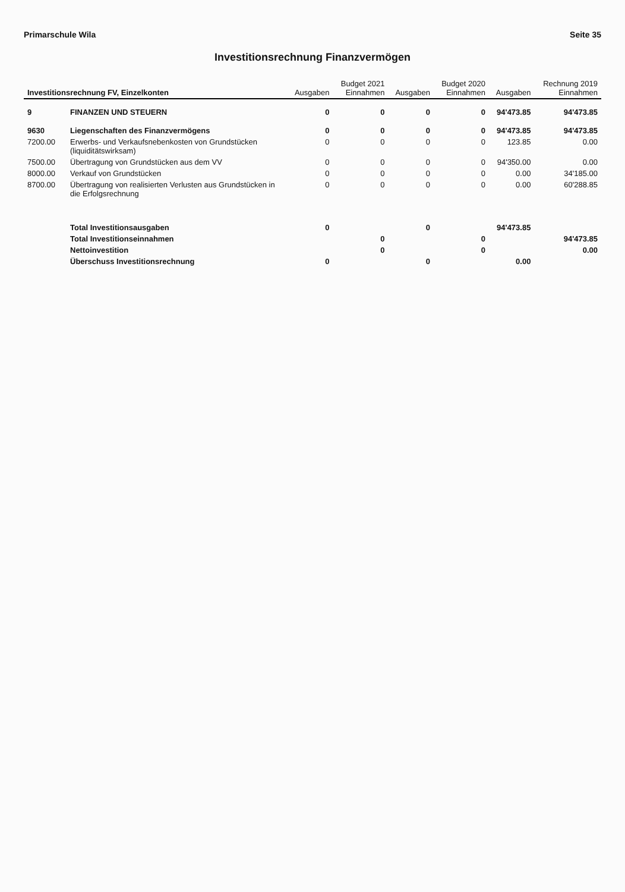Primarschule Wila Seite 35
Investitionsrechnung Finanzvermögen
| Investitionsrechnung FV, Einzelkonten | | Ausgaben | Budget 2021 Einnahmen | Ausgaben | Budget 2020 Einnahmen | Ausgaben | Rechnung 2019 Einnahmen |
| --- | --- | --- | --- | --- | --- | --- | --- |
| 9 | FINANZEN UND STEUERN | 0 | 0 | 0 | 0 | 94'473.85 | 94'473.85 |
| 9630 | Liegenschaften des Finanzvermögens | 0 | 0 | 0 | 0 | 94'473.85 | 94'473.85 |
| 7200.00 | Erwerbs- und Verkaufsnebenkosten von Grundstücken (liquiditätswirksam) | 0 | 0 | 0 | 0 | 123.85 | 0.00 |
| 7500.00 | Übertragung von Grundstücken aus dem VV | 0 | 0 | 0 | 0 | 94'350.00 | 0.00 |
| 8000.00 | Verkauf von Grundstücken | 0 | 0 | 0 | 0 | 0.00 | 34'185.00 |
| 8700.00 | Übertragung von realisierten Verlusten aus Grundstücken in die Erfolgsrechnung | 0 | 0 | 0 | 0 | 0.00 | 60'288.85 |
| | Total Investitionsausgaben | 0 | | 0 | | 94'473.85 | |
| | Total Investitionseinnahmen | | 0 | | 0 | | 94'473.85 |
| | Nettoinvestition | | 0 | | 0 | | 0.00 |
| | Überschuss Investitionsrechnung | 0 | | 0 | | 0.00 | |